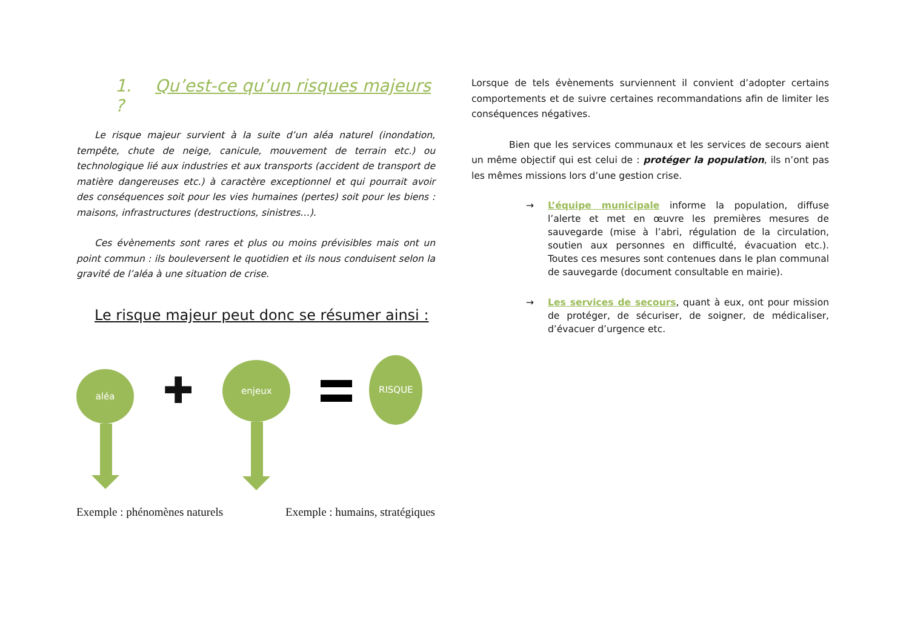1. Qu’est-ce qu’un risques majeurs ?
Le risque majeur survient à la suite d’un aléa naturel (inondation, tempête, chute de neige, canicule, mouvement de terrain etc.) ou technologique lié aux industries et aux transports (accident de transport de matière dangereuses etc.) à caractère exceptionnel et qui pourrait avoir des conséquences soit pour les vies humaines (pertes) soit pour les biens : maisons, infrastructures (destructions, sinistres…).
Ces évènements sont rares et plus ou moins prévisibles mais ont un point commun : ils bouleversent le quotidien et ils nous conduisent selon la gravité de l’aléa à une situation de crise.
Le risque majeur peut donc se résumer ainsi :
aléa
✚
enjeux
RISQUE
Exemple : phénomènes naturels Exemple : humains, stratégiques
Lorsque de tels évènements surviennent il convient d’adopter certains comportements et de suivre certaines recommandations afin de limiter les conséquences négatives.
Bien que les services communaux et les services de secours aient un même objectif qui est celui de : protéger la population, ils n’ont pas les mêmes missions lors d’une gestion crise.
→ L’équipe municipale informe la population, diffuse l’alerte et met en œuvre les premières mesures de sauvegarde (mise à l’abri, régulation de la circulation, soutien aux personnes en difficulté, évacuation etc.). Toutes ces mesures sont contenues dans le plan communal de sauvegarde (document consultable en mairie).
→ Les services de secours, quant à eux, ont pour mission de protéger, de sécuriser, de soigner, de médicaliser, d’évacuer d’urgence etc.